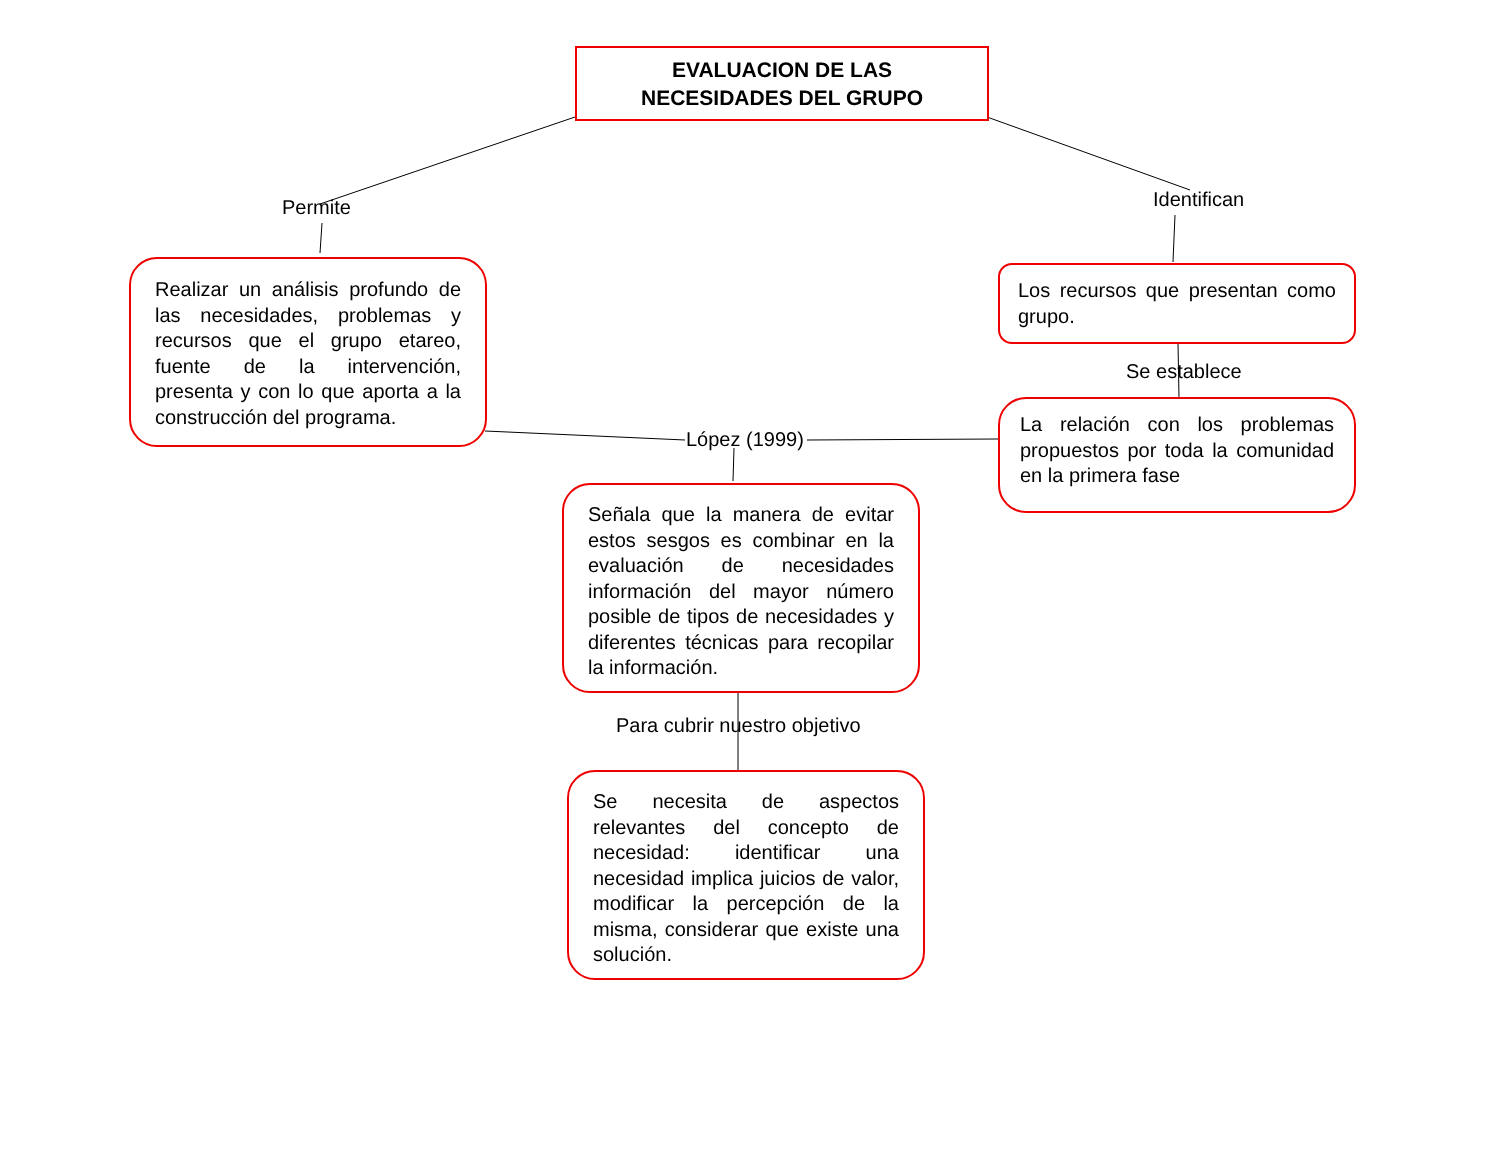EVALUACION DE LAS
NECESIDADES DEL GRUPO
Permite Identifican
Realizar un análisis profundo de las necesidades, problemas y recursos que el grupo etareo, fuente de la intervención, presenta y con lo que aporta a la construcción del programa.
Los recursos que presentan como grupo.
Se establece
La relación con los problemas propuestos por toda la comunidad en la primera fase
López (1999)
Señala que la manera de evitar estos sesgos es combinar en la evaluación de necesidades información del mayor número posible de tipos de necesidades y diferentes técnicas para recopilar la información.
Para cubrir nuestro objetivo
Se necesita de aspectos relevantes del concepto de necesidad: identificar una necesidad implica juicios de valor, modificar la percepción de la misma, considerar que existe una solución.